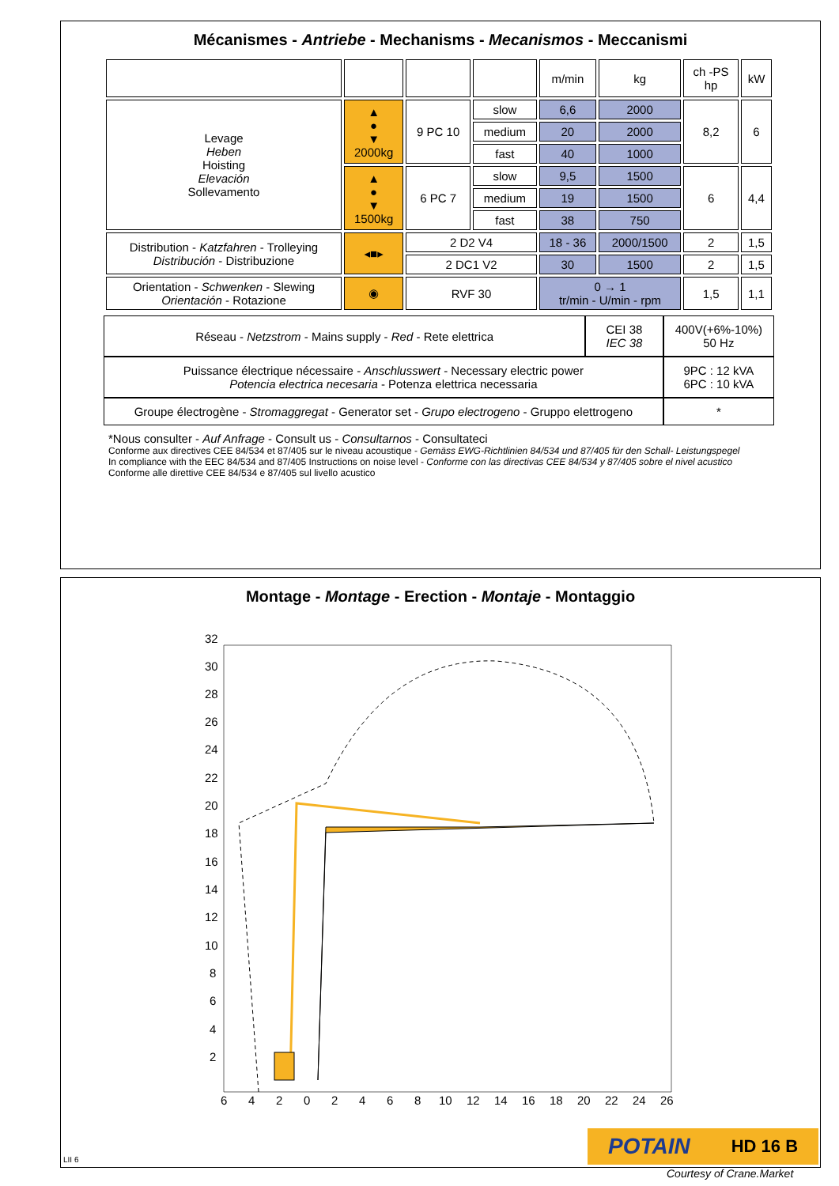Mécanismes - Antriebe - Mechanisms - Mecanismos - Meccanismi
| | | | | m/min | kg | ch -PS hp | kW |
| Levage Heben Hoisting Elevación Sollevamento | ▲ ● ▼ 2000kg | 9 PC 10 | slow | 6,6 | 2000 | 8,2 | 6 |
| | | | medium | 20 | 2000 | | |
| | | | fast | 40 | 1000 | | |
| | ▲ ● ▼ 1500kg | 6 PC 7 | slow | 9,5 | 1500 | 6 | 4,4 |
| | | | medium | 19 | 1500 | | |
| | | | fast | 38 | 750 | | |
| Distribution - Katzfahren - Trolleying Distribución - Distribuzione | ◂■▸ | 2 D2 V4 | | 18 - 36 | 2000/1500 | 2 | 1,5 |
| | | 2 DC1 V2 | | 30 | 1500 | 2 | 1,5 |
| Orientation - Schwenken - Slewing Orientación - Rotazione | ◉ | RVF 30 | | 0 → 1 tr/min - U/min - rpm | | 1,5 | 1,1 |
| Réseau - Netzstrom - Mains supply - Red - Rete elettrica | CEI 38 IEC 38 | 400V(+6%-10%) 50 Hz |
| Puissance électrique nécessaire - Anschlusswert - Necessary electric power Potencia electrica necesaria - Potenza elettrica necessaria | | 9PC : 12 kVA 6PC : 10 kVA |
| Groupe électrogène - Stromaggregat - Generator set - Grupo electrogeno - Gruppo elettrogeno | | * |
*Nous consulter - Auf Anfrage - Consult us - Consultarnos - Consultateci
Conforme aux directives CEE 84/534 et 87/405 sur le niveau acoustique - Gemäss EWG-Richtlinien 84/534 und 87/405 für den Schall- Leistungspegel
In compliance with the EEC 84/534 and 87/405 Instructions on noise level - Conforme con las directivas CEE 84/534 y 87/405 sobre el nivel acustico
Conforme alle direttive CEE 84/534 e 87/405 sul livello acustico
Montage - Montage - Erection - Montaje - Montaggio
32
30
28
26
24
22
20
18
16
14
12
10
8
6
4
2
6
4
2
0
2
4
6
8
10
12
14
16
18
20
22
24
26
LII 6
POTAIN HD 16 B
Courtesy of Crane.Market